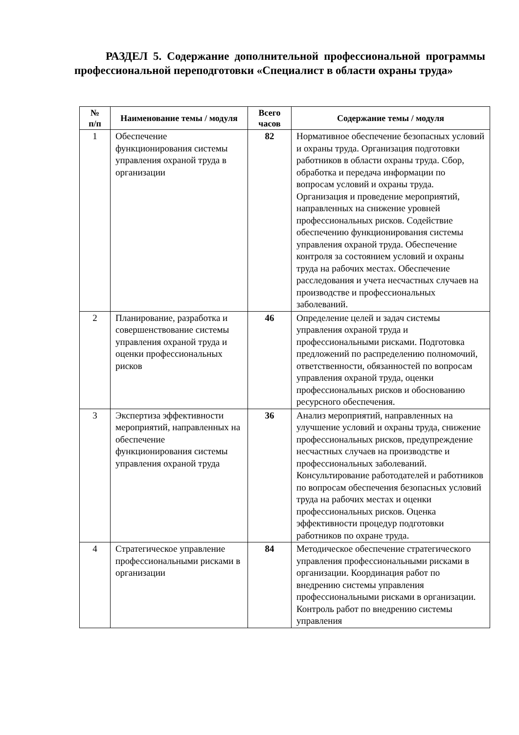РАЗДЕЛ 5. Содержание дополнительной профессиональной программы профессиональной переподготовки «Специалист в области охраны труда»
| № п/п | Наименование темы / модуля | Всего часов | Содержание темы / модуля |
| --- | --- | --- | --- |
| 1 | Обеспечение функционирования системы управления охраной труда в организации | 82 | Нормативное обеспечение безопасных условий и охраны труда. Организация подготовки работников в области охраны труда. Сбор, обработка и передача информации по вопросам условий и охраны труда. Организация и проведение мероприятий, направленных на снижение уровней профессиональных рисков. Содействие обеспечению функционирования системы управления охраной труда. Обеспечение контроля за состоянием условий и охраны труда на рабочих местах. Обеспечение расследования и учета несчастных случаев на производстве и профессиональных заболеваний. |
| 2 | Планирование, разработка и совершенствование системы управления охраной труда и оценки профессиональных рисков | 46 | Определение целей и задач системы управления охраной труда и профессиональными рисками. Подготовка предложений по распределению полномочий, ответственности, обязанностей по вопросам управления охраной труда, оценки профессиональных рисков и обоснованию ресурсного обеспечения. |
| 3 | Экспертиза эффективности мероприятий, направленных на обеспечение функционирования системы управления охраной труда | 36 | Анализ мероприятий, направленных на улучшение условий и охраны труда, снижение профессиональных рисков, предупреждение несчастных случаев на производстве и профессиональных заболеваний. Консультирование работодателей и работников по вопросам обеспечения безопасных условий труда на рабочих местах и оценки профессиональных рисков. Оценка эффективности процедур подготовки работников по охране труда. |
| 4 | Стратегическое управление профессиональными рисками в организации | 84 | Методическое обеспечение стратегического управления профессиональными рисками в организации. Координация работ по внедрению системы управления профессиональными рисками в организации. Контроль работ по внедрению системы управления |